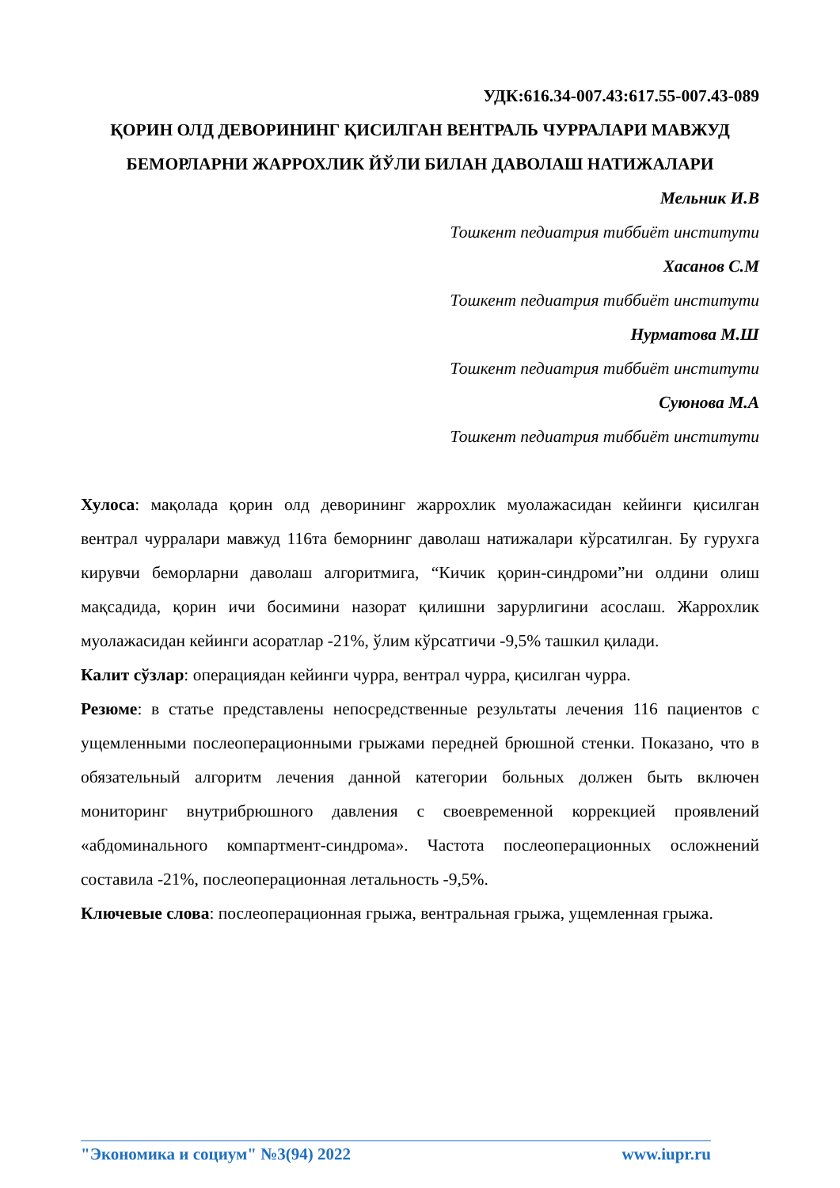УДК:616.34-007.43:617.55-007.43-089
ҚОРИН ОЛД ДЕВОРИНИНГ ҚИСИЛГАН ВЕНТРАЛЬ ЧУРРАЛАРИ МАВЖУД БЕМОРЛАРНИ ЖАРРОХЛИК ЙЎЛИ БИЛАН ДАВОЛАШ НАТИЖАЛАРИ
Мельник И.В
Тошкент педиатрия тиббиёт институти
Хасанов С.М
Тошкент педиатрия тиббиёт институти
Нурматова М.Ш
Тошкент педиатрия тиббиёт институти
Суюнова М.А
Тошкент педиатрия тиббиёт институти
Хулоса: мақолада қорин олд деворининг жаррохлик муолажасидан кейинги қисилган вентрал чурралари мавжуд 116та беморнинг даволаш натижалари кўрсатилган. Бу гурухга кирувчи беморларни даволаш алгоритмига, “Кичик қорин-синдроми”ни олдини олиш мақсадида, қорин ичи босимини назорат қилишни зарурлигини асослаш. Жаррохлик муолажасидан кейинги асоратлар -21%, ўлим кўрсатгичи -9,5% ташкил қилади.
Калит сўзлар: операциядан кейинги чурра, вентрал чурра, қисилган чурра.
Резюме: в статье представлены непосредственные результаты лечения 116 пациентов с ущемленными послеоперационными грыжами передней брюшной стенки. Показано, что в обязательный алгоритм лечения данной категории больных должен быть включен мониторинг внутрибрюшного давления с своевременной коррекцией проявлений «абдоминального компартмент-синдрома». Частота послеоперационных осложнений составила -21%, послеоперационная летальность -9,5%.
Ключевые слова: послеоперационная грыжа, вентральная грыжа, ущемленная грыжа.
"Экономика и социум" №3(94) 2022 www.iupr.ru